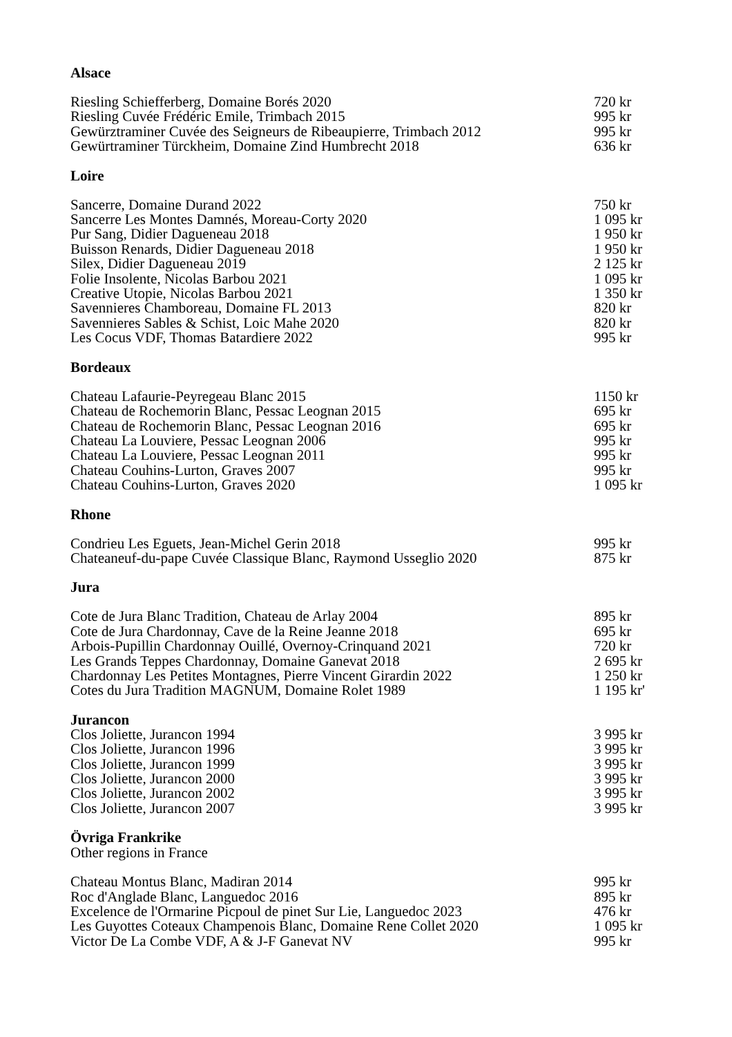Alsace
| Riesling Schiefferberg, Domaine Borés 2020 | 720 kr |
| Riesling Cuvée Frédéric Emile, Trimbach 2015 | 995 kr |
| Gewürztraminer Cuvée des Seigneurs de Ribeaupierre, Trimbach 2012 | 995 kr |
| Gewürtraminer Türckheim, Domaine Zind Humbrecht 2018 | 636 kr |
Loire
| Sancerre, Domaine Durand 2022 | 750 kr |
| Sancerre Les Montes Damnés, Moreau-Corty 2020 | 1 095 kr |
| Pur Sang, Didier Dagueneau 2018 | 1 950 kr |
| Buisson Renards, Didier Dagueneau 2018 | 1 950 kr |
| Silex, Didier Dagueneau 2019 | 2 125 kr |
| Folie Insolente, Nicolas Barbou 2021 | 1 095 kr |
| Creative Utopie, Nicolas Barbou 2021 | 1 350 kr |
| Savennieres Chamboreau, Domaine FL 2013 | 820 kr |
| Savennieres Sables & Schist, Loic Mahe 2020 | 820 kr |
| Les Cocus VDF, Thomas Batardiere 2022 | 995 kr |
Bordeaux
| Chateau Lafaurie-Peyregeau Blanc 2015 | 1150 kr |
| Chateau de Rochemorin Blanc, Pessac Leognan 2015 | 695 kr |
| Chateau de Rochemorin Blanc, Pessac Leognan 2016 | 695 kr |
| Chateau La Louviere, Pessac Leognan 2006 | 995 kr |
| Chateau La Louviere, Pessac Leognan 2011 | 995 kr |
| Chateau Couhins-Lurton, Graves 2007 | 995 kr |
| Chateau Couhins-Lurton, Graves 2020 | 1 095 kr |
Rhone
| Condrieu Les Eguets, Jean-Michel Gerin 2018 | 995 kr |
| Chateaneuf-du-pape Cuvée Classique Blanc, Raymond Usseglio 2020 | 875 kr |
Jura
| Cote de Jura Blanc Tradition, Chateau de Arlay 2004 | 895 kr |
| Cote de Jura Chardonnay, Cave de la Reine Jeanne 2018 | 695 kr |
| Arbois-Pupillin Chardonnay Ouillé, Overnoy-Crinquand 2021 | 720 kr |
| Les Grands Teppes Chardonnay, Domaine Ganevat 2018 | 2 695 kr |
| Chardonnay Les Petites Montagnes, Pierre Vincent Girardin 2022 | 1 250 kr |
| Cotes du Jura Tradition MAGNUM, Domaine Rolet 1989 | 1 195 kr' |
Jurancon
| Clos Joliette, Jurancon 1994 | 3 995 kr |
| Clos Joliette, Jurancon 1996 | 3 995 kr |
| Clos Joliette, Jurancon 1999 | 3 995 kr |
| Clos Joliette, Jurancon 2000 | 3 995 kr |
| Clos Joliette, Jurancon 2002 | 3 995 kr |
| Clos Joliette, Jurancon 2007 | 3 995 kr |
Övriga Frankrike
Other regions in France
| Chateau Montus Blanc, Madiran 2014 | 995 kr |
| Roc d'Anglade Blanc, Languedoc 2016 | 895 kr |
| Excelence de l'Ormarine Picpoul de pinet Sur Lie, Languedoc 2023 | 476 kr |
| Les Guyottes Coteaux Champenois Blanc, Domaine Rene Collet 2020 | 1 095 kr |
| Victor De La Combe VDF, A & J-F Ganevat NV | 995 kr |